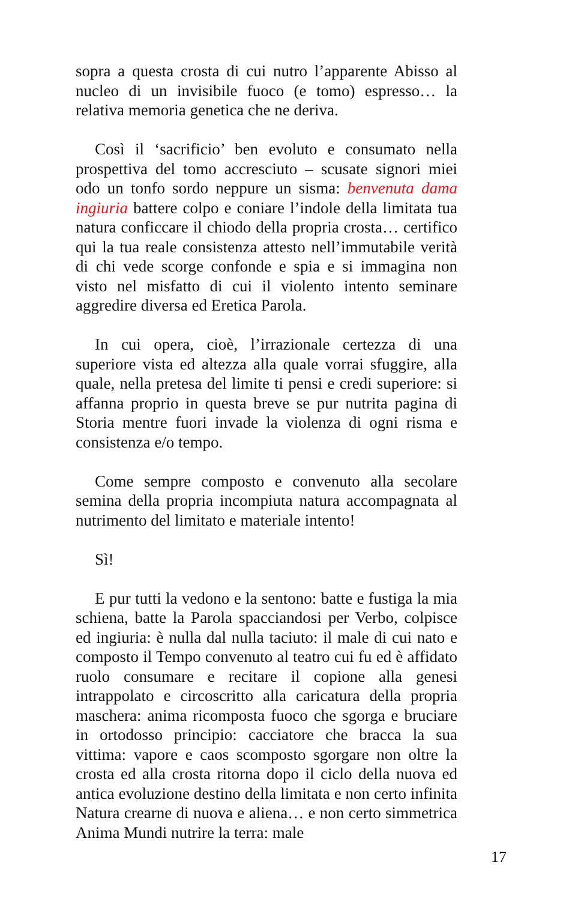sopra a questa crosta di cui nutro l’apparente Abisso al nucleo di un invisibile fuoco (e tomo) espresso… la relativa memoria genetica che ne deriva.
Così il ‘sacrificio’ ben evoluto e consumato nella prospettiva del tomo accresciuto – scusate signori miei odo un tonfo sordo neppure un sisma: benvenuta dama ingiuria battere colpo e coniare l’indole della limitata tua natura conficcare il chiodo della propria crosta… certifico qui la tua reale consistenza attesto nell’immutabile verità di chi vede scorge confonde e spia e si immagina non visto nel misfatto di cui il violento intento seminare aggredire diversa ed Eretica Parola.
In cui opera, cioè, l’irrazionale certezza di una superiore vista ed altezza alla quale vorrai sfuggire, alla quale, nella pretesa del limite ti pensi e credi superiore: si affanna proprio in questa breve se pur nutrita pagina di Storia mentre fuori invade la violenza di ogni risma e consistenza e/o tempo.
Come sempre composto e convenuto alla secolare semina della propria incompiuta natura accompagnata al nutrimento del limitato e materiale intento!
Sì!
E pur tutti la vedono e la sentono: batte e fustiga la mia schiena, batte la Parola spacciandosi per Verbo, colpisce ed ingiuria: è nulla dal nulla taciuto: il male di cui nato e composto il Tempo convenuto al teatro cui fu ed è affidato ruolo consumare e recitare il copione alla genesi intrappolato e circoscritto alla caricatura della propria maschera: anima ricomposta fuoco che sgorga e bruciare in ortodosso principio: cacciatore che bracca la sua vittima: vapore e caos scomposto sgorgare non oltre la crosta ed alla crosta ritorna dopo il ciclo della nuova ed antica evoluzione destino della limitata e non certo infinita Natura crearne di nuova e aliena… e non certo simmetrica Anima Mundi nutrire la terra: male
17